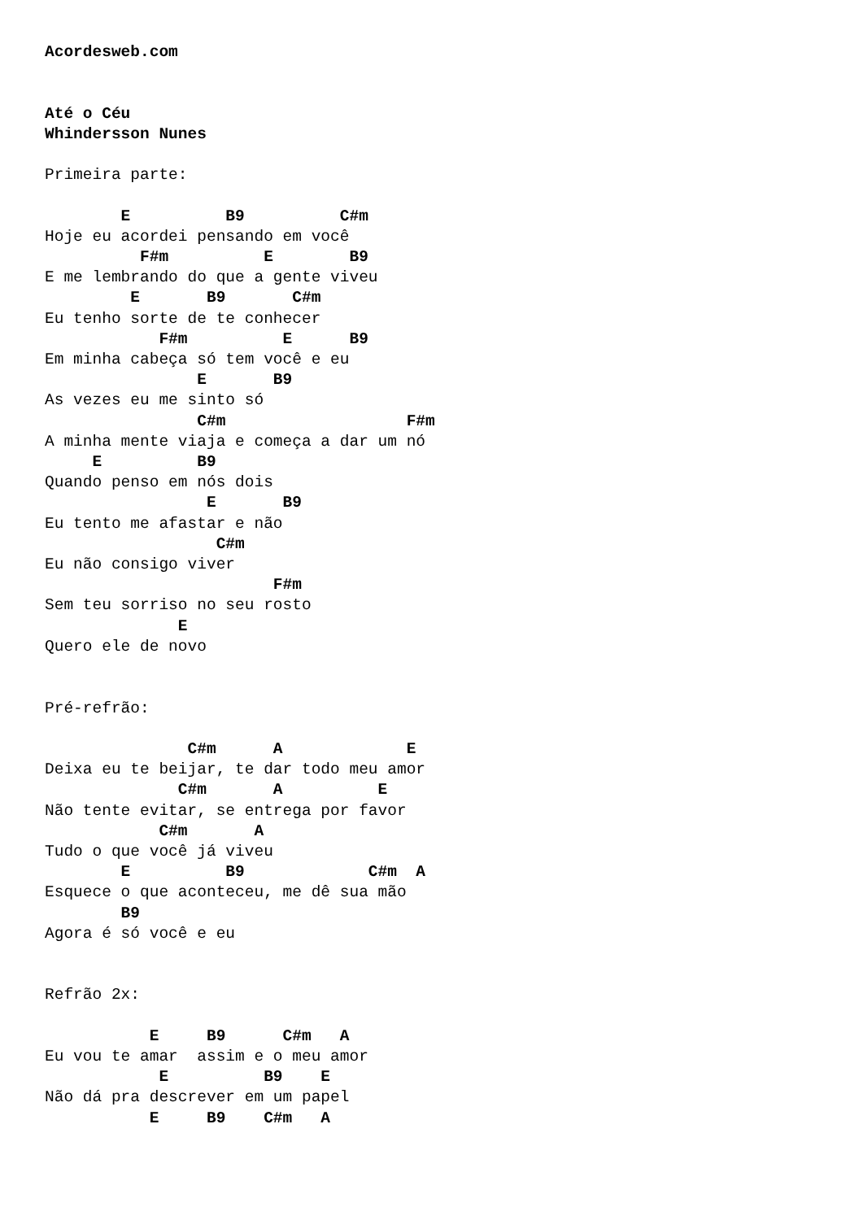Acordesweb.com


Até o Céu
Whindersson Nunes

Primeira parte:

        E          B9          C#m
Hoje eu acordei pensando em você
          F#m          E        B9
E me lembrando do que a gente viveu
         E       B9       C#m
Eu tenho sorte de te conhecer
            F#m          E      B9
Em minha cabeça só tem você e eu
                E       B9
As vezes eu me sinto só
                C#m                   F#m
A minha mente viaja e começa a dar um nó
     E          B9
Quando penso em nós dois
                 E       B9
Eu tento me afastar e não
                  C#m
Eu não consigo viver
                        F#m
Sem teu sorriso no seu rosto
              E
Quero ele de novo


Pré-refrão:

               C#m      A             E
Deixa eu te beijar, te dar todo meu amor
              C#m       A          E
Não tente evitar, se entrega por favor
            C#m       A
Tudo o que você já viveu
        E          B9             C#m  A
Esquece o que aconteceu, me dê sua mão
        B9
Agora é só você e eu


Refrão 2x:

           E     B9      C#m   A
Eu vou te amar  assim e o meu amor
            E          B9    E
Não dá pra descrever em um papel
           E     B9    C#m   A